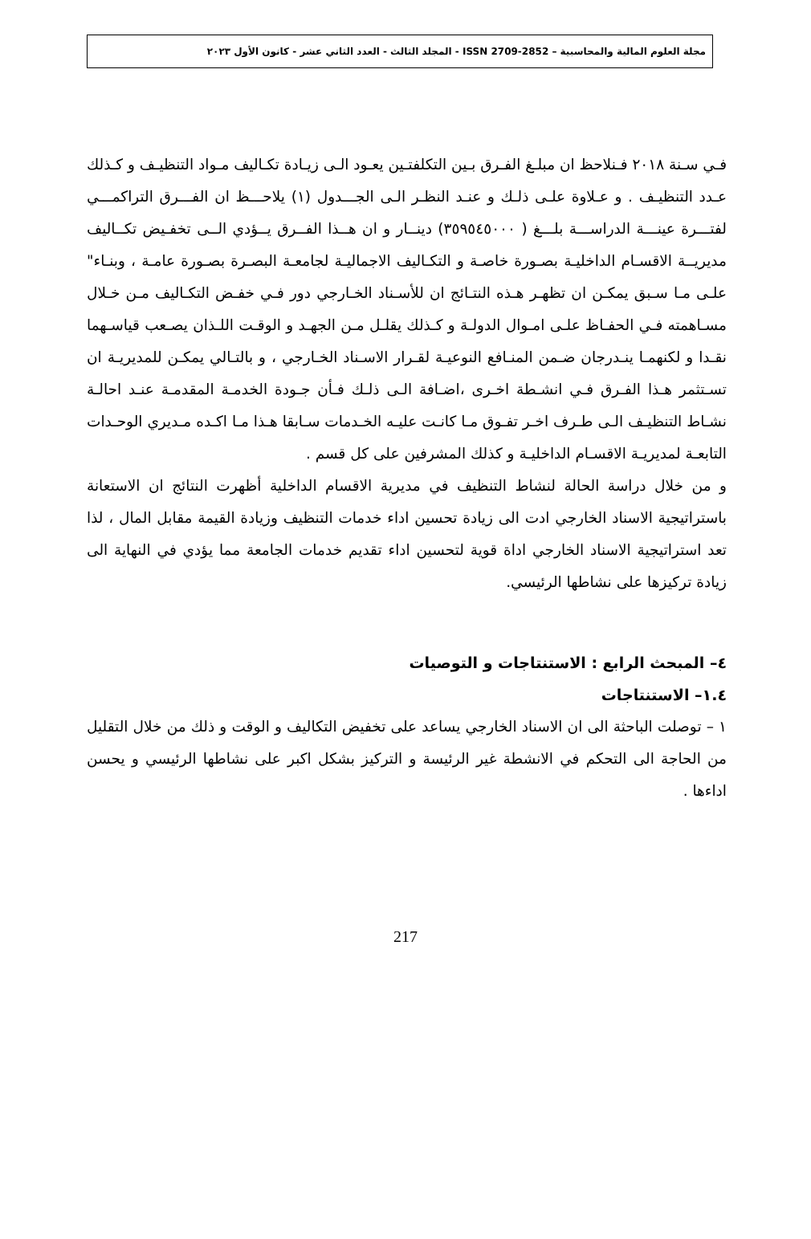مجلة العلوم المالية والمحاسبية – ISSN 2709-2852 - المجلد الثالث - العدد الثاني عشر - كانون الأول ٢٠٢٣
فـي سـنة ٢٠١٨ فـنلاحظ ان مبلـغ الفـرق بـين التكلفتـين يعـود الـى زيـادة تكـاليف مـواد التنظيـف و كـذلك عـدد التنظيـف . و عـلاوة علـى ذلـك و عنـد النظـر الـى الجـــدول (١) يلاحـــظ ان الفـــرق التراكمـــي لفتـــرة عينـــة الدراســـة بلـــغ ( ٣٥٩٥٤٥٠٠٠) دينــار و ان هــذا الفــرق يــؤدي الــى تخفـيض تكــاليف مديريــة الاقسـام الداخليـة بصـورة خاصـة و التكـاليف الاجماليـة لجامعـة البصـرة بصـورة عامـة ، وبنـاء" علـى مـا سـبق يمكـن ان تظهـر هـذه النتـائج ان للأسـناد الخـارجي دور فـي خفـض التكـاليف مـن خـلال مسـاهمته فـي الحفـاظ علـى امـوال الدولـة و كـذلك يقلـل مـن الجهـد و الوقـت اللـذان يصـعب قياسـهما نقـدا و لكنهمـا ينـدرجان ضـمن المنـافع النوعيـة لقـرار الاسـناد الخـارجي ، و بالتـالي يمكـن للمديريـة ان تسـتثمر هـذا الفـرق فـي انشـطة اخـرى ،اضـافة الـى ذلـك فـأن جـودة الخدمـة المقدمـة عنـد احالـة نشـاط التنظيـف الـى طـرف اخـر تفـوق مـا كانـت عليـه الخـدمات سـابقا هـذا مـا اكـده مـديري الوحـدات التابعـة لمديريـة الاقسـام الداخليـة و كذلك المشرفين على كل قسم .
و من خلال دراسة الحالة لنشاط التنظيف في مديرية الاقسام الداخلية أظهرت النتائج ان الاستعانة باستراتيجية الاسناد الخارجي ادت الى زيادة تحسين اداء خدمات التنظيف وزيادة القيمة مقابل المال ، لذا تعد استراتيجية الاسناد الخارجي اداة قوية لتحسين اداء تقديم خدمات الجامعة مما يؤدي في النهاية الى زيادة تركيزها على نشاطها الرئيسي.
٤– المبحث الرابع : الاستنتاجات و التوصيات
١.٤– الاستنتاجات
١ – توصلت الباحثة الى ان الاسناد الخارجي يساعد على تخفيض التكاليف و الوقت و ذلك من خلال التقليل من الحاجة الى التحكم في الانشطة غير الرئيسة و التركيز بشكل اكبر على نشاطها الرئيسي و يحسن اداءها .
217